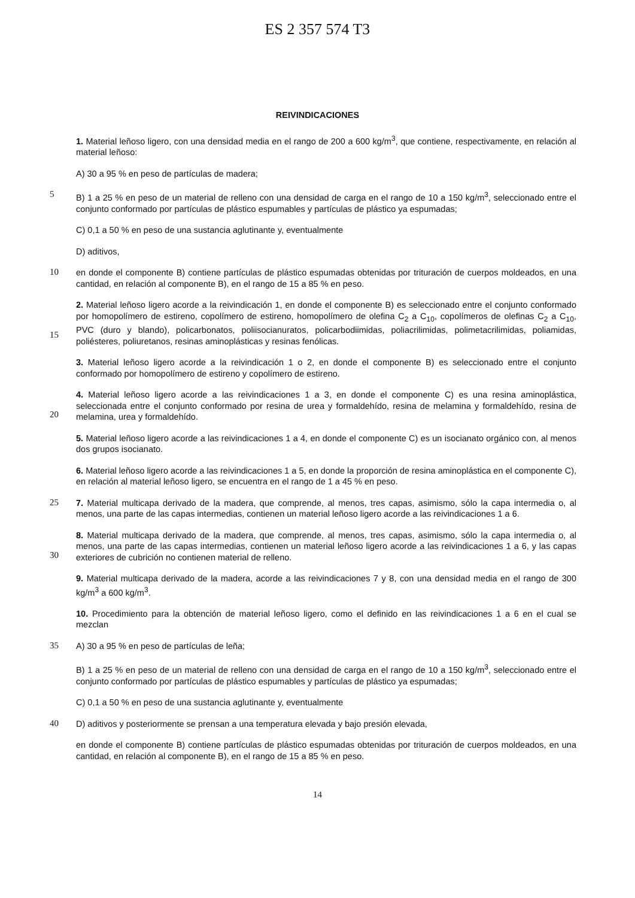ES 2 357 574 T3
REIVINDICACIONES
1. Material leñoso ligero, con una densidad media en el rango de 200 a 600 kg/m<sup>3</sup>, que contiene, respectivamente, en relación al material leñoso:
A) 30 a 95 % en peso de partículas de madera;
5
B) 1 a 25 % en peso de un material de relleno con una densidad de carga en el rango de 10 a 150 kg/m<sup>3</sup>, seleccionado entre el conjunto conformado por partículas de plástico espumables y partículas de plástico ya espumadas;
C) 0,1 a 50 % en peso de una sustancia aglutinante y, eventualmente
D) aditivos,
10
en donde el componente B) contiene partículas de plástico espumadas obtenidas por trituración de cuerpos moldeados, en una cantidad, en relación al componente B), en el rango de 15 a 85 % en peso.
15
2. Material leñoso ligero acorde a la reivindicación 1, en donde el componente B) es seleccionado entre el conjunto conformado por homopolímero de estireno, copolímero de estireno, homopolímero de olefina C<sub>2</sub> a C<sub>10</sub>, copolímeros de olefinas C<sub>2</sub> a C<sub>10</sub>, PVC (duro y blando), policarbonatos, poliisocianuratos, policarbodiimidas, poliacrilimidas, polimetacrilimidas, poliamidas, poliésteres, poliuretanos, resinas aminoplásticas y resinas fenólicas.
3. Material leñoso ligero acorde a la reivindicación 1 o 2, en donde el componente B) es seleccionado entre el conjunto conformado por homopolímero de estireno y copolímero de estireno.
20
4. Material leñoso ligero acorde a las reivindicaciones 1 a 3, en donde el componente C) es una resina aminoplástica, seleccionada entre el conjunto conformado por resina de urea y formaldehído, resina de melamina y formaldehído, resina de melamina, urea y formaldehído.
5. Material leñoso ligero acorde a las reivindicaciones 1 a 4, en donde el componente C) es un isocianato orgánico con, al menos dos grupos isocianato.
6. Material leñoso ligero acorde a las reivindicaciones 1 a 5, en donde la proporción de resina aminoplástica en el componente C), en relación al material leñoso ligero, se encuentra en el rango de 1 a 45 % en peso.
25
7. Material multicapa derivado de la madera, que comprende, al menos, tres capas, asimismo, sólo la capa intermedia o, al menos, una parte de las capas intermedias, contienen un material leñoso ligero acorde a las reivindicaciones 1 a 6.
30
8. Material multicapa derivado de la madera, que comprende, al menos, tres capas, asimismo, sólo la capa intermedia o, al menos, una parte de las capas intermedias, contienen un material leñoso ligero acorde a las reivindicaciones 1 a 6, y las capas exteriores de cubrición no contienen material de relleno.
9. Material multicapa derivado de la madera, acorde a las reivindicaciones 7 y 8, con una densidad media en el rango de 300 kg/m<sup>3</sup> a 600 kg/m<sup>3</sup>.
10. Procedimiento para la obtención de material leñoso ligero, como el definido en las reivindicaciones 1 a 6 en el cual se mezclan
35
A) 30 a 95 % en peso de partículas de leña;
B) 1 a 25 % en peso de un material de relleno con una densidad de carga en el rango de 10 a 150 kg/m<sup>3</sup>, seleccionado entre el conjunto conformado por partículas de plástico espumables y partículas de plástico ya espumadas;
C) 0,1 a 50 % en peso de una sustancia aglutinante y, eventualmente
40
D) aditivos y posteriormente se prensan a una temperatura elevada y bajo presión elevada,
en donde el componente B) contiene partículas de plástico espumadas obtenidas por trituración de cuerpos moldeados, en una cantidad, en relación al componente B), en el rango de 15 a 85 % en peso.
14